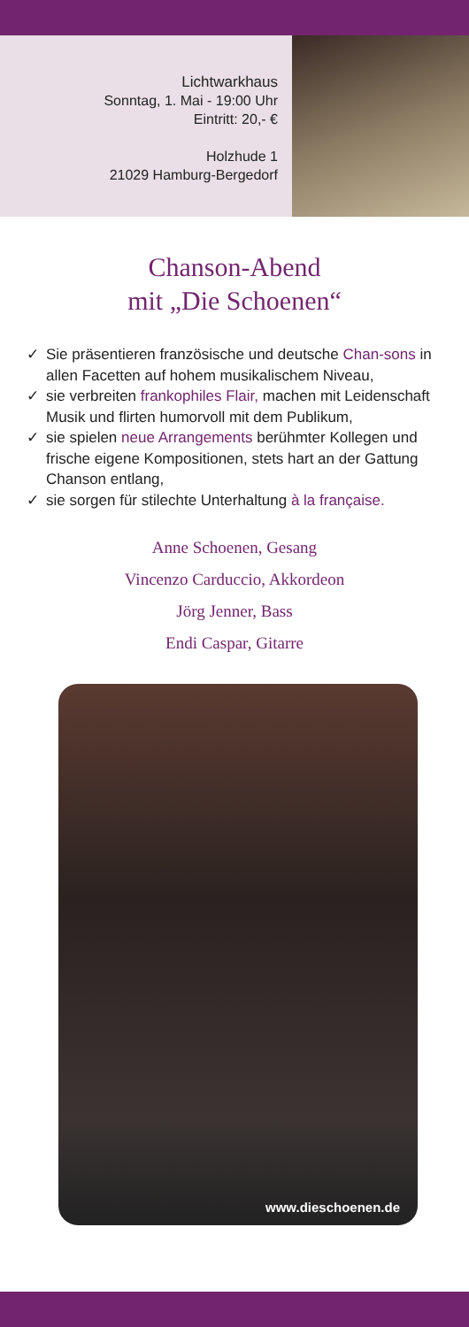Lichtwarkhaus
Sonntag, 1. Mai - 19:00 Uhr
Eintritt: 20,- €
Holzhude 1
21029 Hamburg-Bergedorf
Chanson-Abend
mit „Die Schoenen“
✓ Sie präsentieren französische und deutsche Chan-sons in allen Facetten auf hohem musikalischem Niveau,
✓ sie verbreiten frankophiles Flair, machen mit Leidenschaft Musik und flirten humorvoll mit dem Publikum,
✓ sie spielen neue Arrangements berühmter Kollegen und frische eigene Kompositionen, stets hart an der Gattung Chanson entlang,
✓ sie sorgen für stilechte Unterhaltung à la française.
Anne Schoenen, Gesang
Vincenzo Carduccio, Akkordeon
Jörg Jenner, Bass
Endi Caspar, Gitarre
www.dieschoenen.de